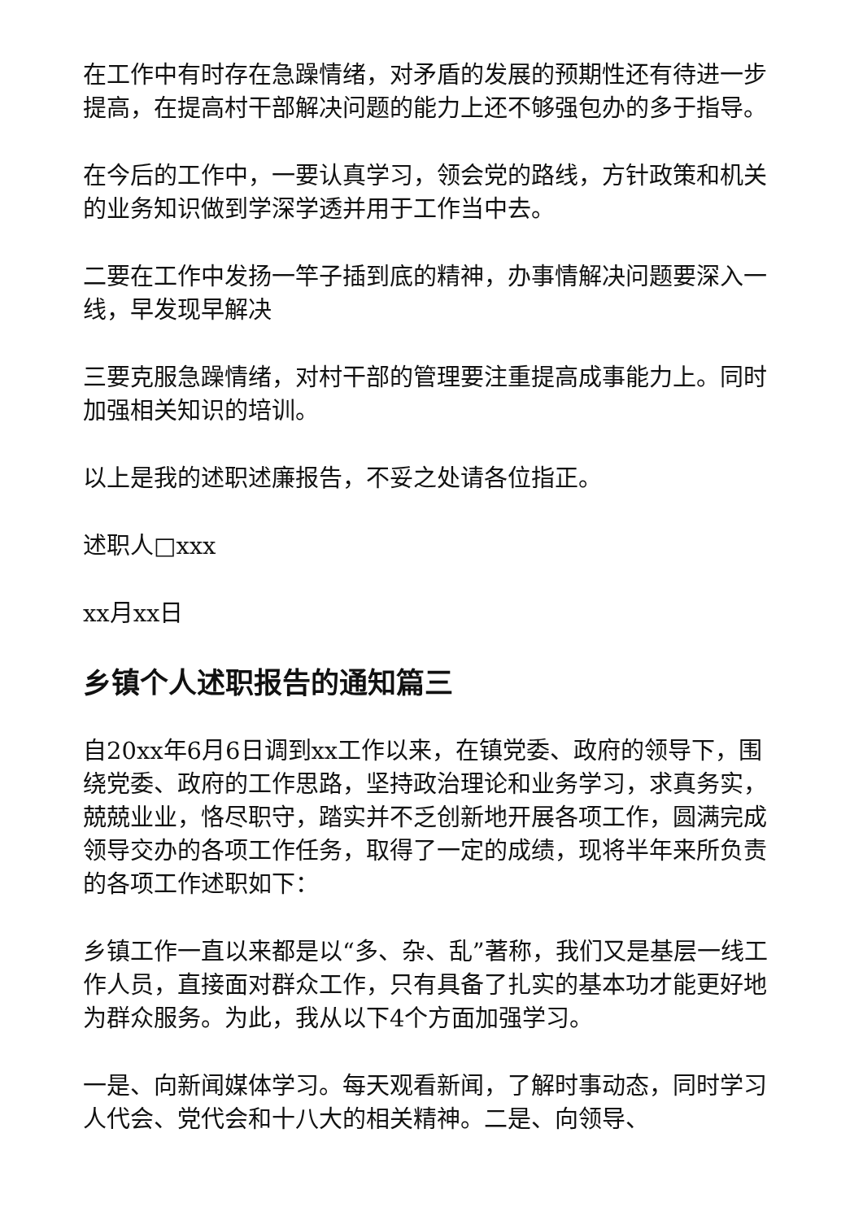在工作中有时存在急躁情绪，对矛盾的发展的预期性还有待进一步提高，在提高村干部解决问题的能力上还不够强包办的多于指导。
在今后的工作中，一要认真学习，领会党的路线，方针政策和机关的业务知识做到学深学透并用于工作当中去。
二要在工作中发扬一竿子插到底的精神，办事情解决问题要深入一线，早发现早解决
三要克服急躁情绪，对村干部的管理要注重提高成事能力上。同时加强相关知识的培训。
以上是我的述职述廉报告，不妥之处请各位指正。
述职人□xxx
xx月xx日
乡镇个人述职报告的通知篇三
自20xx年6月6日调到xx工作以来，在镇党委、政府的领导下，围绕党委、政府的工作思路，坚持政治理论和业务学习，求真务实，兢兢业业，恪尽职守，踏实并不乏创新地开展各项工作，圆满完成领导交办的各项工作任务，取得了一定的成绩，现将半年来所负责的各项工作述职如下：
乡镇工作一直以来都是以“多、杂、乱”著称，我们又是基层一线工作人员，直接面对群众工作，只有具备了扎实的基本功才能更好地为群众服务。为此，我从以下4个方面加强学习。
一是、向新闻媒体学习。每天观看新闻，了解时事动态，同时学习人代会、党代会和十八大的相关精神。二是、向领导、